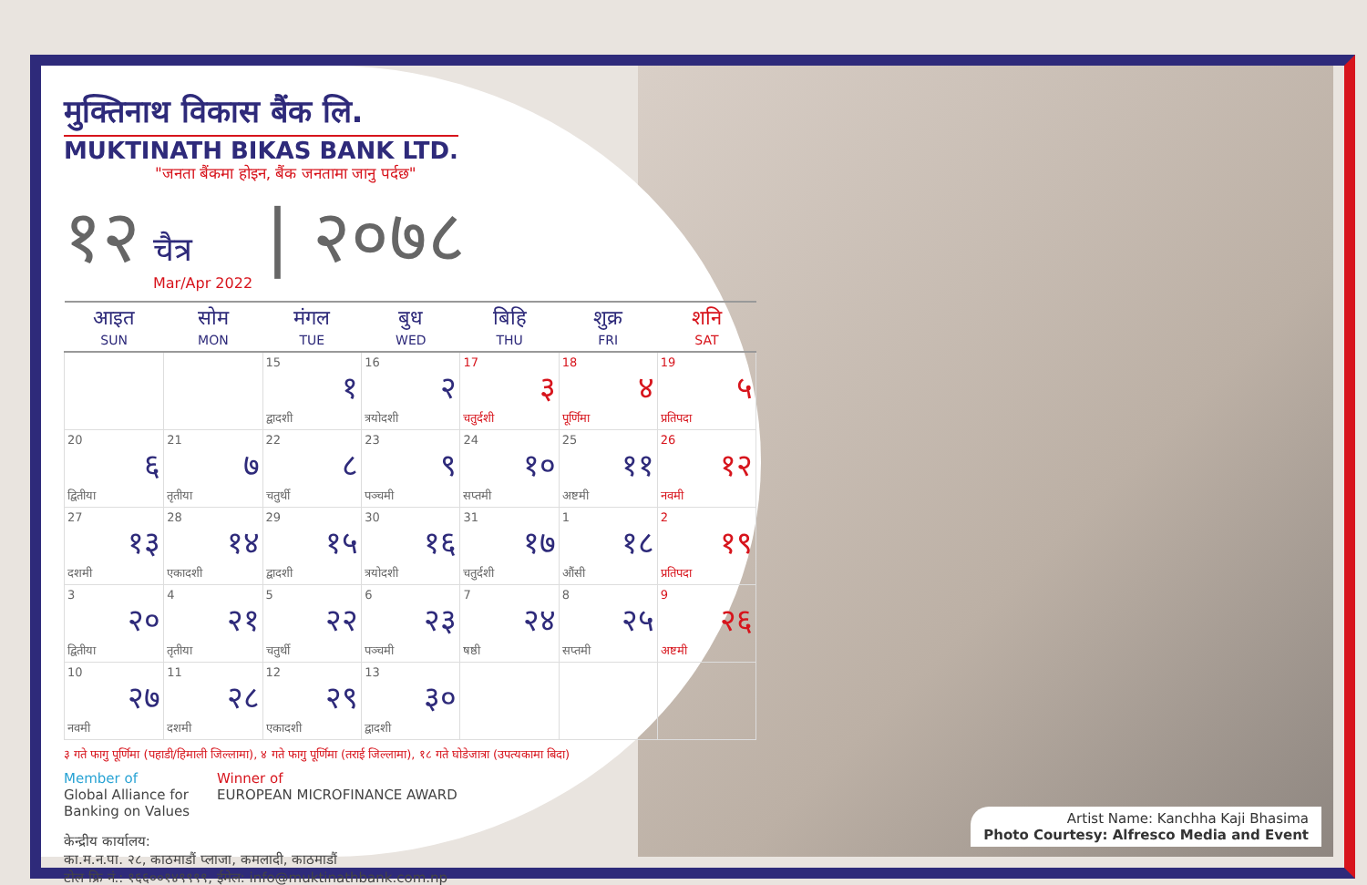मुक्तिनाथ विकास बैंक लि.
MUKTINATH BIKAS BANK LTD.
"जनता बैंकमा होइन, बैंक जनतामा जानु पर्दछ"
१२ चैत्र
Mar/Apr 2022 | २०७८
| आइत SUN | सोम MON | मंगल TUE | बुध WED | बिहि THU | शुक्र FRI | शनि SAT |
| --- | --- | --- | --- | --- | --- | --- |
| | | 15 १ द्वादशी | 16 २ त्रयोदशी | 17 ३ चतुर्दशी | 18 ४ पूर्णिमा | 19 ५ प्रतिपदा |
| 20 ६ द्वितीया | 21 ७ तृतीया | 22 ८ चतुर्थी | 23 ९ पञ्चमी | 24 १० सप्तमी | 25 ११ अष्टमी | 26 १२ नवमी |
| 27 १३ दशमी | 28 १४ एकादशी | 29 १५ द्वादशी | 30 १६ त्रयोदशी | 31 १७ चतुर्दशी | 1 १८ औंसी | 2 १९ प्रतिपदा |
| 3 २० द्वितीया | 4 २१ तृतीया | 5 २२ चतुर्थी | 6 २३ पञ्चमी | 7 २४ षष्ठी | 8 २५ सप्तमी | 9 २६ अष्टमी |
| 10 २७ नवमी | 11 २८ दशमी | 12 २९ एकादशी | 13 ३० द्वादशी | | | |
३ गते फागु पूर्णिमा (पहाडी/हिमाली जिल्लामा), ४ गते फागु पूर्णिमा (तराई जिल्लामा), १८ गते घोडेजात्रा (उपत्यकामा बिदा)
Member of
Global Alliance for
Banking on Values Winner of
EUROPEAN MICROFINANCE AWARD
केन्द्रीय कार्यालय:
का.म.न.पा. २८, काठमाडौं प्लाजा, कमलादी, काठमाडौं
टोल फ्रि नं.: १६६००१४९९९९, ईमेल: info@muktinathbank.com.np
Artist Name: Kanchha Kaji Bhasima
Photo Courtesy: Alfresco Media and Event